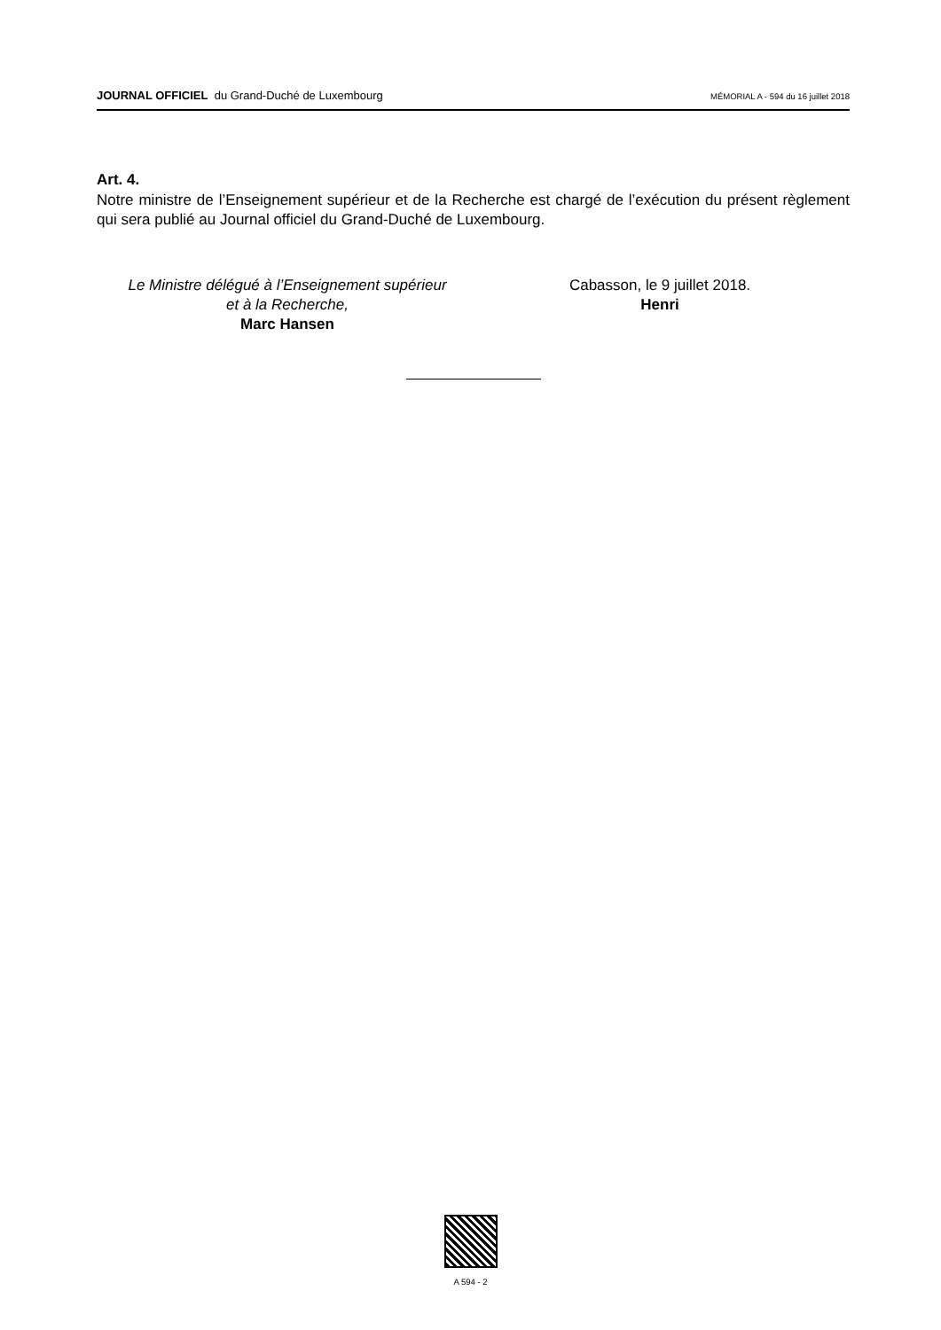JOURNAL OFFICIEL du Grand-Duché de Luxembourg
MÉMORIAL A - 594 du 16 juillet 2018
Art. 4.
Notre ministre de l’Enseignement supérieur et de la Recherche est chargé de l’exécution du présent règlement qui sera publié au Journal officiel du Grand-Duché de Luxembourg.
Le Ministre délégué à l’Enseignement supérieur
et à la Recherche,
Marc Hansen
Cabasson, le 9 juillet 2018.
Henri
A 594 - 2